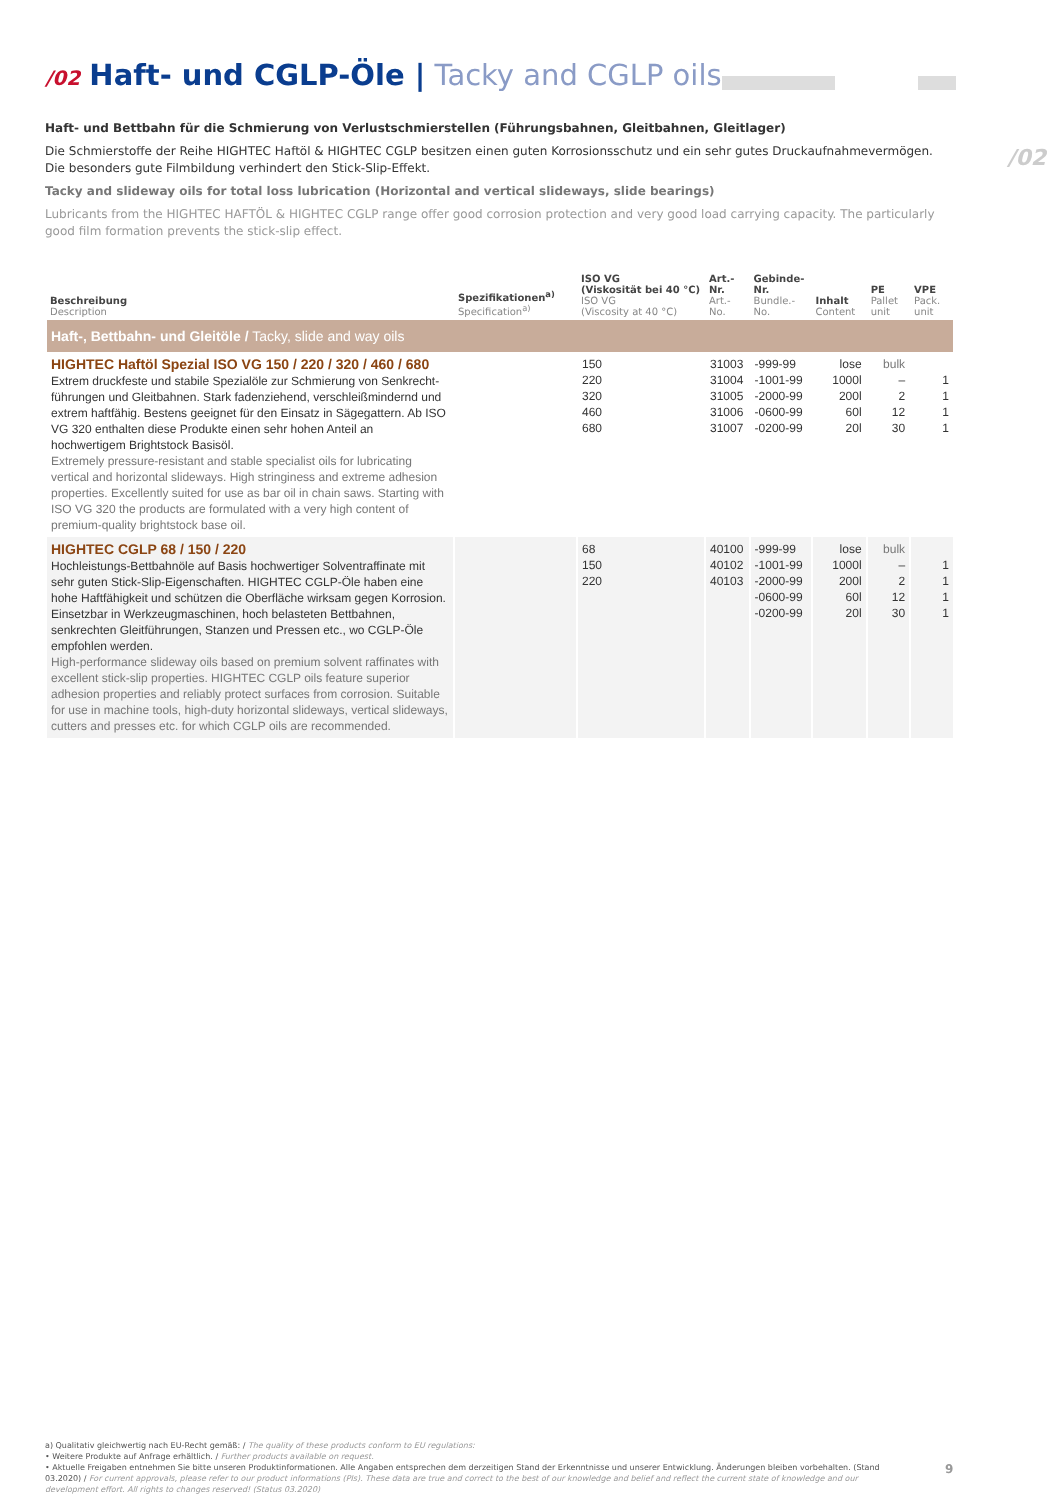/02 Haft- und CGLP-Öle | Tacky and CGLP oils
/02
Haft- und Bettbahn für die Schmierung von Verlustschmierstellen (Führungsbahnen, Gleitbahnen, Gleitlager)
Die Schmierstoffe der Reihe HIGHTEC Haftöl & HIGHTEC CGLP besitzen einen guten Korrosionsschutz und ein sehr gutes Druckaufnahmevermögen. Die besonders gute Filmbildung verhindert den Stick-Slip-Effekt.
Tacky and slideway oils for total loss lubrication (Horizontal and vertical slideways, slide bearings)
Lubricants from the HIGHTEC HAFTÖL & HIGHTEC CGLP range offer good corrosion protection and very good load carrying capacity. The particularly good film formation prevents the stick-slip effect.
| Beschreibung Description | Spezifikationen<sup>a)</sup> Specification<sup>a)</sup> | ISO VG (Viskosität bei 40 °C) ISO VG (Viscosity at 40 °C) | Art.-Nr. Art.-No. | Gebinde-Nr. Bundle.-No. | Inhalt Content | PE Pallet unit | VPE Pack. unit |
| --- | --- | --- | --- | --- | --- | --- | --- |
| Haft-, Bettbahn- und Gleitöle / Tacky, slide and way oils | | | | | | | |
| HIGHTEC Haftöl Spezial ISO VG 150 / 220 / 320 / 460 / 680 Extrem druckfeste und stabile Spezialöle zur Schmierung von Senkrecht­führungen und Gleitbahnen. Stark fadenziehend, verschleißmindernd und extrem haftfähig. Bestens geeignet für den Einsatz in Sägegattern. Ab ISO VG 320 enthalten diese Produkte einen sehr hohen Anteil an hochwertigem Brightstock Basisöl. Extremely pressure-resistant and stable specialist oils for lubricating vertical and horizontal slideways. High stringiness and extreme adhesion properties. Excellently suited for use as bar oil in chain saws. Starting with ISO VG 320 the products are formulated with a very high content of premium-quality brightstock base oil. | | 150 220 320 460 680 | 31003 31004 31005 31006 31007 | -999-99 -1001-99 -2000-99 -0600-99 -0200-99 | lose 1000l 200l 60l 20l | bulk – 2 12 30 | 1 1 1 1 |
| HIGHTEC CGLP 68 / 150 / 220 Hochleistungs-Bettbahnöle auf Basis hochwertiger Solventraffinate mit sehr guten Stick-Slip-Eigenschaften. HIGHTEC CGLP-Öle haben eine hohe Haftfähigkeit und schützen die Oberfläche wirksam gegen Korrosion. Einsetzbar in Werkzeugmaschinen, hoch belasteten Bettbahnen, senkrechten Gleitführungen, Stanzen und Pressen etc., wo CGLP-Öle empfohlen werden. High-performance slideway oils based on premium solvent raffinates with excellent stick-slip properties. HIGHTEC CGLP oils feature superior adhesion properties and reliably protect surfaces from corrosion. Suitable for use in machine tools, high-duty horizontal slideways, vertical slideways, cutters and presses etc. for which CGLP oils are recommended. | | 68 150 220 | 40100 40102 40103 | -999-99 -1001-99 -2000-99 -0600-99 -0200-99 | lose 1000l 200l 60l 20l | bulk – 2 12 30 | 1 1 1 1 |
a) Qualitativ gleichwertig nach EU-Recht gemäß: / The quality of these products conform to EU regulations:
• Weitere Produkte auf Anfrage erhältlich. / Further products available on request.
• Aktuelle Freigaben entnehmen Sie bitte unseren Produktinformationen. Alle Angaben entsprechen dem derzeitigen Stand der Erkenntnisse und unserer Entwicklung. Änderungen bleiben vorbehalten. (Stand 03.2020) / For current approvals, please refer to our product informations (PIs). These data are true and correct to the best of our knowledge and belief and reflect the current state of knowledge and our development effort. All rights to changes reserved! (Status 03.2020)
9